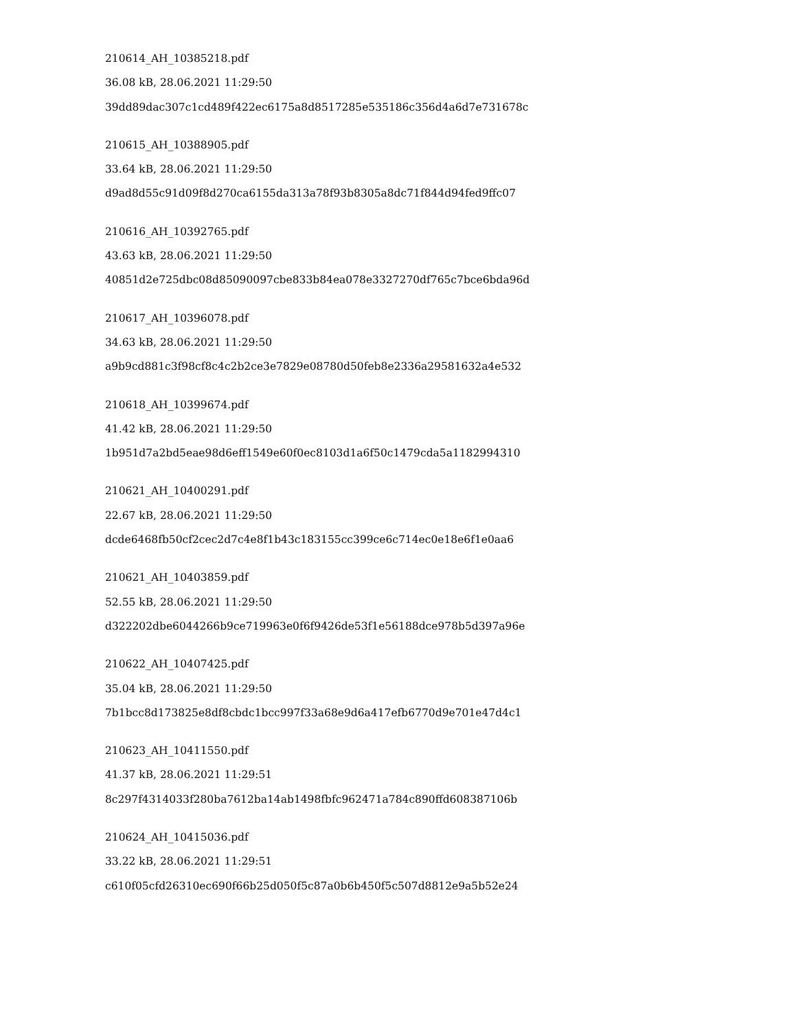210614_AH_10385218.pdf
36.08 kB, 28.06.2021 11:29:50
39dd89dac307c1cd489f422ec6175a8d8517285e535186c356d4a6d7e731678c
210615_AH_10388905.pdf
33.64 kB, 28.06.2021 11:29:50
d9ad8d55c91d09f8d270ca6155da313a78f93b8305a8dc71f844d94fed9ffc07
210616_AH_10392765.pdf
43.63 kB, 28.06.2021 11:29:50
40851d2e725dbc08d85090097cbe833b84ea078e3327270df765c7bce6bda96d
210617_AH_10396078.pdf
34.63 kB, 28.06.2021 11:29:50
a9b9cd881c3f98cf8c4c2b2ce3e7829e08780d50feb8e2336a29581632a4e532
210618_AH_10399674.pdf
41.42 kB, 28.06.2021 11:29:50
1b951d7a2bd5eae98d6eff1549e60f0ec8103d1a6f50c1479cda5a1182994310
210621_AH_10400291.pdf
22.67 kB, 28.06.2021 11:29:50
dcde6468fb50cf2cec2d7c4e8f1b43c183155cc399ce6c714ec0e18e6f1e0aa6
210621_AH_10403859.pdf
52.55 kB, 28.06.2021 11:29:50
d322202dbe6044266b9ce719963e0f6f9426de53f1e56188dce978b5d397a96e
210622_AH_10407425.pdf
35.04 kB, 28.06.2021 11:29:50
7b1bcc8d173825e8df8cbdc1bcc997f33a68e9d6a417efb6770d9e701e47d4c1
210623_AH_10411550.pdf
41.37 kB, 28.06.2021 11:29:51
8c297f4314033f280ba7612ba14ab1498fbfc962471a784c890ffd608387106b
210624_AH_10415036.pdf
33.22 kB, 28.06.2021 11:29:51
c610f05cfd26310ec690f66b25d050f5c87a0b6b450f5c507d8812e9a5b52e24